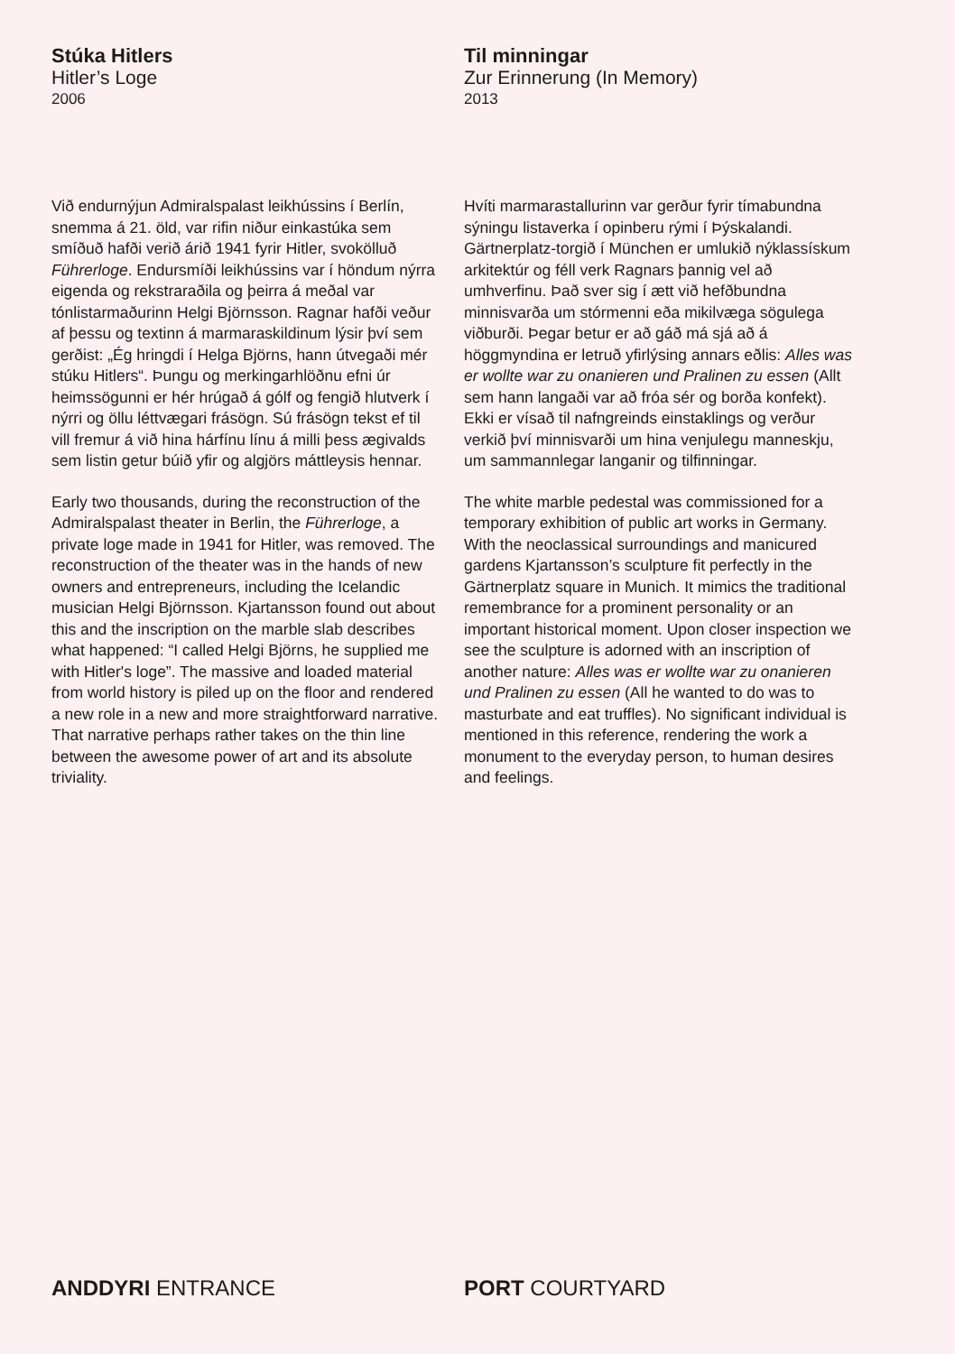Stúka Hitlers
Hitler’s Loge
2006
Við endurnýjun Admiralspalast leikhússins í Berlín, snemma á 21. öld, var rifin niður einkastúka sem smíðuð hafði verið árið 1941 fyrir Hitler, svokölluð Führerloge. Endursmíði leikhússins var í höndum nýrra eigenda og rekstraraðila og þeirra á meðal var tónlistarmaðurinn Helgi Björnsson. Ragnar hafði veður af þessu og textinn á marmaraskildinum lýsir því sem gerðist: „Ég hringdi í Helga Björns, hann útvegaði mér stúku Hitlers“. Þungu og merkingarhlöðnu efni úr heimssögunni er hér hrúgað á gólf og fengið hlutverk í nýrri og öllu léttvægari frásögn. Sú frásögn tekst ef til vill fremur á við hina hárfínu línu á milli þess ægivalds sem listin getur búið yfir og algjörs máttleysis hennar.
Early two thousands, during the reconstruction of the Admiralspalast theater in Berlin, the Führerloge, a private loge made in 1941 for Hitler, was removed. The reconstruction of the theater was in the hands of new owners and entrepreneurs, including the Icelandic musician Helgi Björnsson. Kjartansson found out about this and the inscription on the marble slab describes what happened: “I called Helgi Björns, he supplied me with Hitler's loge”. The massive and loaded material from world history is piled up on the floor and rendered a new role in a new and more straightforward narrative. That narrative perhaps rather takes on the thin line between the awesome power of art and its absolute triviality.
Til minningar
Zur Erinnerung (In Memory)
2013
Hvíti marmarastallurinn var gerður fyrir tímabundna sýningu listaverka í opinberu rými í Þýskalandi. Gärtnerplatz-torgið í München er umlukið nýklassískum arkitektúr og féll verk Ragnars þannig vel að umhverfinu. Það sver sig í ætt við hefðbundna minnisvarða um stórmenni eða mikilvæga sögulega viðburði. Þegar betur er að gáð má sjá að á höggmyndina er letruð yfirlýsing annars eðlis: Alles was er wollte war zu onanieren und Pralinen zu essen (Allt sem hann langaði var að fróa sér og borða konfekt). Ekki er vísað til nafngreinds einstaklings og verður verkið því minnisvarði um hina venjulegu manneskju, um sammannlegar langanir og tilfinningar.
The white marble pedestal was commissioned for a temporary exhibition of public art works in Germany. With the neoclassical surroundings and manicured gardens Kjartansson’s sculpture fit perfectly in the Gärtnerplatz square in Munich. It mimics the traditional remembrance for a prominent personality or an important historical moment. Upon closer inspection we see the sculpture is adorned with an inscription of another nature: Alles was er wollte war zu onanieren und Pralinen zu essen (All he wanted to do was to masturbate and eat truffles). No significant individual is mentioned in this reference, rendering the work a monument to the everyday person, to human desires and feelings.
ANDDYRI ENTRANCE PORT COURTYARD